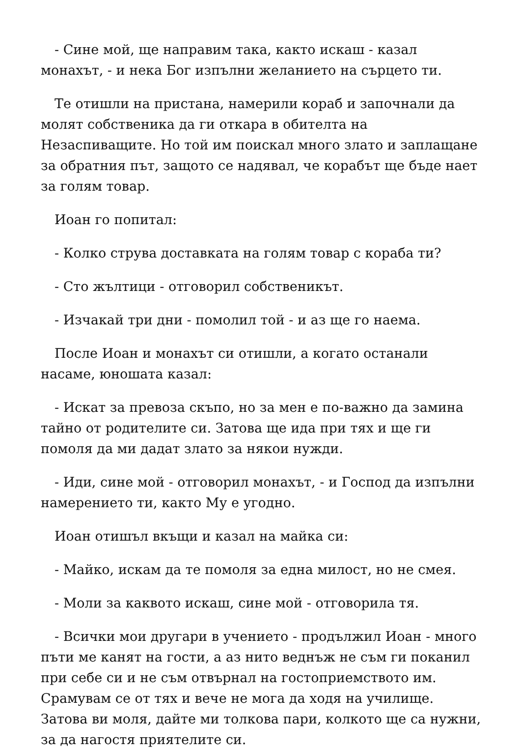- Сине мой, ще направим така, както искаш - казал монахът, - и нека Бог изпълни желанието на сърцето ти.
Те отишли на пристана, намерили кораб и започнали да молят собственика да ги откара в обителта на Незаспиващите. Но той им поискал много злато и заплащане за обратния път, защото се надявал, че корабът ще бъде нает за голям товар.
Иоан го попитал:
- Колко струва доставката на голям товар с кораба ти?
- Сто жълтици - отговорил собственикът.
- Изчакай три дни - помолил той - и аз ще го наема.
После Иоан и монахът си отишли, а когато останали насаме, юношата казал:
- Искат за превоза скъпо, но за мен е по-важно да замина тайно от родителите си. Затова ще ида при тях и ще ги помоля да ми дадат злато за някои нужди.
- Иди, сине мой - отговорил монахът, - и Господ да изпълни намерението ти, както Му е угодно.
Иоан отишъл вкъщи и казал на майка си:
- Майко, искам да те помоля за една милост, но не смея.
- Моли за каквото искаш, сине мой - отговорила тя.
- Всички мои другари в учението - продължил Иоан - много пъти ме канят на гости, а аз нито веднъж не съм ги поканил при себе си и не съм отвърнал на гостоприемството им. Срамувам се от тях и вече не мога да ходя на училище. Затова ви моля, дайте ми толкова пари, колкото ще са нужни, за да нагостя приятелите си.